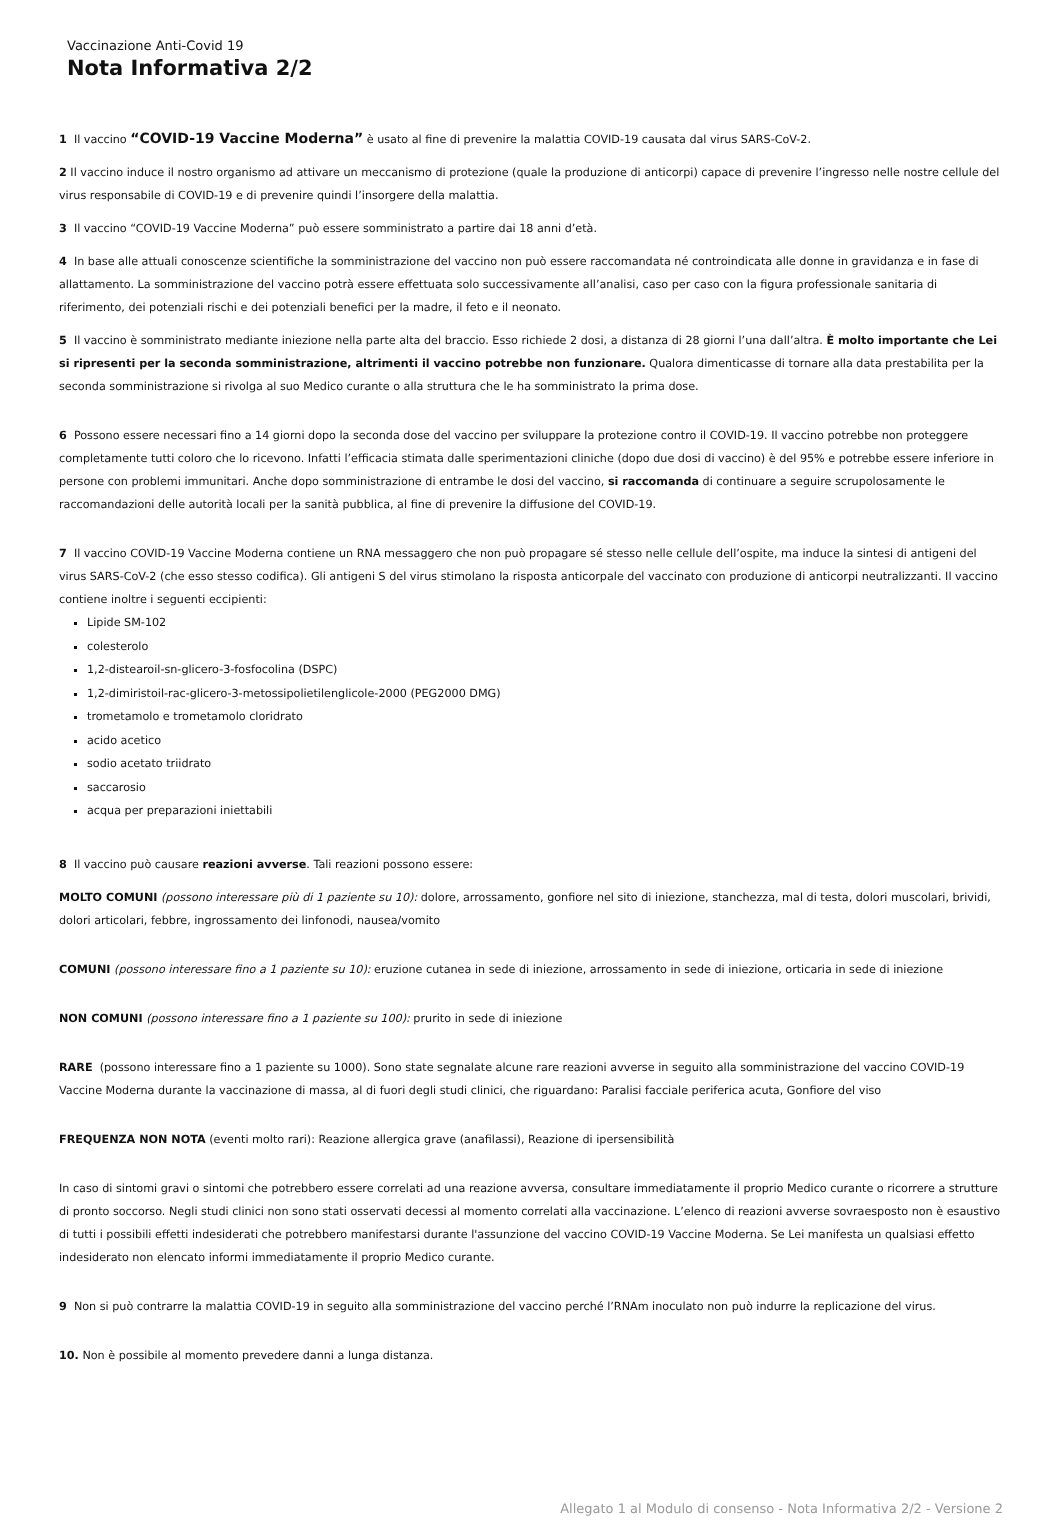Vaccinazione Anti-Covid 19
Nota Informativa 2/2
1 Il vaccino “COVID-19 Vaccine Moderna” è usato al fine di prevenire la malattia COVID-19 causata dal virus SARS-CoV-2.
2 Il vaccino induce il nostro organismo ad attivare un meccanismo di protezione (quale la produzione di anticorpi) capace di prevenire l’ingresso nelle nostre cellule del virus responsabile di COVID-19 e di prevenire quindi l’insorgere della malattia.
3 Il vaccino “COVID-19 Vaccine Moderna” può essere somministrato a partire dai 18 anni d’età.
4 In base alle attuali conoscenze scientifiche la somministrazione del vaccino non può essere raccomandata né controindicata alle donne in gravidanza e in fase di allattamento. La somministrazione del vaccino potrà essere effettuata solo successivamente all’analisi, caso per caso con la figura professionale sanitaria di riferimento, dei potenziali rischi e dei potenziali benefici per la madre, il feto e il neonato.
5 Il vaccino è somministrato mediante iniezione nella parte alta del braccio. Esso richiede 2 dosi, a distanza di 28 giorni l’una dall’altra. È molto importante che Lei si ripresenti per la seconda somministrazione, altrimenti il vaccino potrebbe non funzionare. Qualora dimenticasse di tornare alla data prestabilita per la seconda somministrazione si rivolga al suo Medico curante o alla struttura che le ha somministrato la prima dose.
6 Possono essere necessari fino a 14 giorni dopo la seconda dose del vaccino per sviluppare la protezione contro il COVID-19. Il vaccino potrebbe non proteggere completamente tutti coloro che lo ricevono. Infatti l’efficacia stimata dalle sperimentazioni cliniche (dopo due dosi di vaccino) è del 95% e potrebbe essere inferiore in persone con problemi immunitari. Anche dopo somministrazione di entrambe le dosi del vaccino, si raccomanda di continuare a seguire scrupolosamente le raccomandazioni delle autorità locali per la sanità pubblica, al fine di prevenire la diffusione del COVID-19.
7 Il vaccino COVID-19 Vaccine Moderna contiene un RNA messaggero che non può propagare sé stesso nelle cellule dell’ospite, ma induce la sintesi di antigeni del virus SARS-CoV-2 (che esso stesso codifica). Gli antigeni S del virus stimolano la risposta anticorpale del vaccinato con produzione di anticorpi neutralizzanti. Il vaccino contiene inoltre i seguenti eccipienti:
Lipide SM-102
colesterolo
1,2-distearoil-sn-glicero-3-fosfocolina (DSPC)
1,2-dimiristoil-rac-glicero-3-metossipolietilenglicole-2000 (PEG2000 DMG)
trometamolo e trometamolo cloridrato
acido acetico
sodio acetato triidrato
saccarosio
acqua per preparazioni iniettabili
8 Il vaccino può causare reazioni avverse. Tali reazioni possono essere:
MOLTO COMUNI (possono interessare più di 1 paziente su 10): dolore, arrossamento, gonfiore nel sito di iniezione, stanchezza, mal di testa, dolori muscolari, brividi, dolori articolari, febbre, ingrossamento dei linfonodi, nausea/vomito
COMUNI (possono interessare fino a 1 paziente su 10): eruzione cutanea in sede di iniezione, arrossamento in sede di iniezione, orticaria in sede di iniezione
NON COMUNI (possono interessare fino a 1 paziente su 100): prurito in sede di iniezione
RARE (possono interessare fino a 1 paziente su 1000). Sono state segnalate alcune rare reazioni avverse in seguito alla somministrazione del vaccino COVID-19 Vaccine Moderna durante la vaccinazione di massa, al di fuori degli studi clinici, che riguardano: Paralisi facciale periferica acuta, Gonfiore del viso
FREQUENZA NON NOTA (eventi molto rari): Reazione allergica grave (anafilassi), Reazione di ipersensibilità
In caso di sintomi gravi o sintomi che potrebbero essere correlati ad una reazione avversa, consultare immediatamente il proprio Medico curante o ricorrere a strutture di pronto soccorso. Negli studi clinici non sono stati osservati decessi al momento correlati alla vaccinazione. L’elenco di reazioni avverse sovraesposto non è esaustivo di tutti i possibili effetti indesiderati che potrebbero manifestarsi durante l'assunzione del vaccino COVID-19 Vaccine Moderna. Se Lei manifesta un qualsiasi effetto indesiderato non elencato informi immediatamente il proprio Medico curante.
9 Non si può contrarre la malattia COVID-19 in seguito alla somministrazione del vaccino perché l’RNAm inoculato non può indurre la replicazione del virus.
10. Non è possibile al momento prevedere danni a lunga distanza.
Allegato 1 al Modulo di consenso - Nota Informativa 2/2 - Versione 2